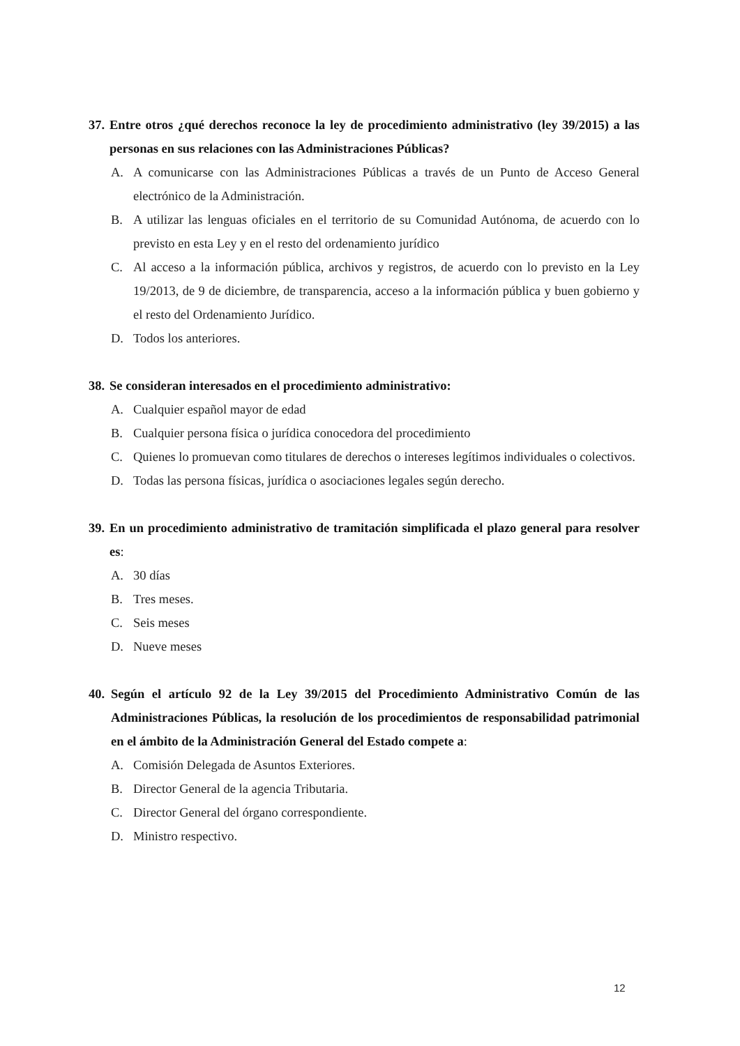37. Entre otros ¿qué derechos reconoce la ley de procedimiento administrativo (ley 39/2015) a las personas en sus relaciones con las Administraciones Públicas?
A. A comunicarse con las Administraciones Públicas a través de un Punto de Acceso General electrónico de la Administración.
B. A utilizar las lenguas oficiales en el territorio de su Comunidad Autónoma, de acuerdo con lo previsto en esta Ley y en el resto del ordenamiento jurídico
C. Al acceso a la información pública, archivos y registros, de acuerdo con lo previsto en la Ley 19/2013, de 9 de diciembre, de transparencia, acceso a la información pública y buen gobierno y el resto del Ordenamiento Jurídico.
D. Todos los anteriores.
38. Se consideran interesados en el procedimiento administrativo:
A. Cualquier español mayor de edad
B. Cualquier persona física o jurídica conocedora del procedimiento
C. Quienes lo promuevan como titulares de derechos o intereses legítimos individuales o colectivos.
D. Todas las persona físicas, jurídica o asociaciones legales según derecho.
39. En un procedimiento administrativo de tramitación simplificada el plazo general para resolver es:
A. 30 días
B. Tres meses.
C. Seis meses
D. Nueve meses
40. Según el artículo 92 de la Ley 39/2015 del Procedimiento Administrativo Común de las Administraciones Públicas, la resolución de los procedimientos de responsabilidad patrimonial en el ámbito de la Administración General del Estado compete a:
A. Comisión Delegada de Asuntos Exteriores.
B. Director General de la agencia Tributaria.
C. Director General del órgano correspondiente.
D. Ministro respectivo.
12